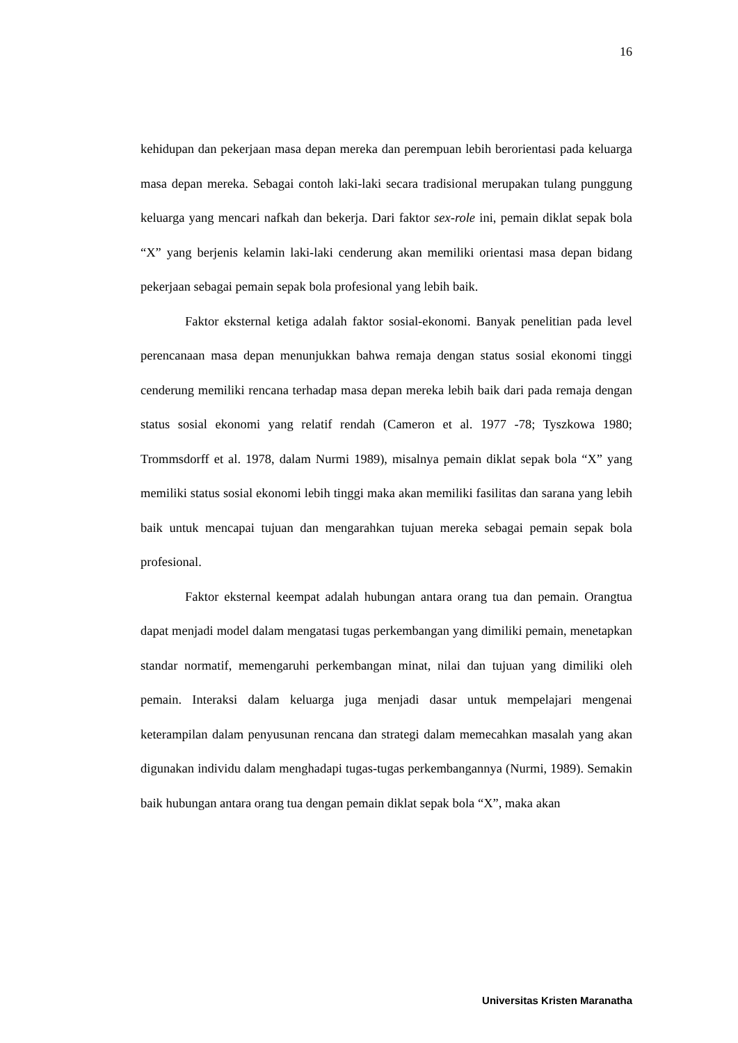16
kehidupan dan pekerjaan masa depan mereka dan perempuan lebih berorientasi pada keluarga masa depan mereka. Sebagai contoh laki-laki secara tradisional merupakan tulang punggung keluarga yang mencari nafkah dan bekerja. Dari faktor sex-role ini, pemain diklat sepak bola “X” yang berjenis kelamin laki-laki cenderung akan memiliki orientasi masa depan bidang pekerjaan sebagai pemain sepak bola profesional yang lebih baik.
Faktor eksternal ketiga adalah faktor sosial-ekonomi. Banyak penelitian pada level perencanaan masa depan menunjukkan bahwa remaja dengan status sosial ekonomi tinggi cenderung memiliki rencana terhadap masa depan mereka lebih baik dari pada remaja dengan status sosial ekonomi yang relatif rendah (Cameron et al. 1977 -78; Tyszkowa 1980; Trommsdorff et al. 1978, dalam Nurmi 1989), misalnya pemain diklat sepak bola “X” yang memiliki status sosial ekonomi lebih tinggi maka akan memiliki fasilitas dan sarana yang lebih baik untuk mencapai tujuan dan mengarahkan tujuan mereka sebagai pemain sepak bola profesional.
Faktor eksternal keempat adalah hubungan antara orang tua dan pemain. Orangtua dapat menjadi model dalam mengatasi tugas perkembangan yang dimiliki pemain, menetapkan standar normatif, memengaruhi perkembangan minat, nilai dan tujuan yang dimiliki oleh pemain. Interaksi dalam keluarga juga menjadi dasar untuk mempelajari mengenai keterampilan dalam penyusunan rencana dan strategi dalam memecahkan masalah yang akan digunakan individu dalam menghadapi tugas-tugas perkembangannya (Nurmi, 1989). Semakin baik hubungan antara orang tua dengan pemain diklat sepak bola “X”, maka akan
Universitas Kristen Maranatha